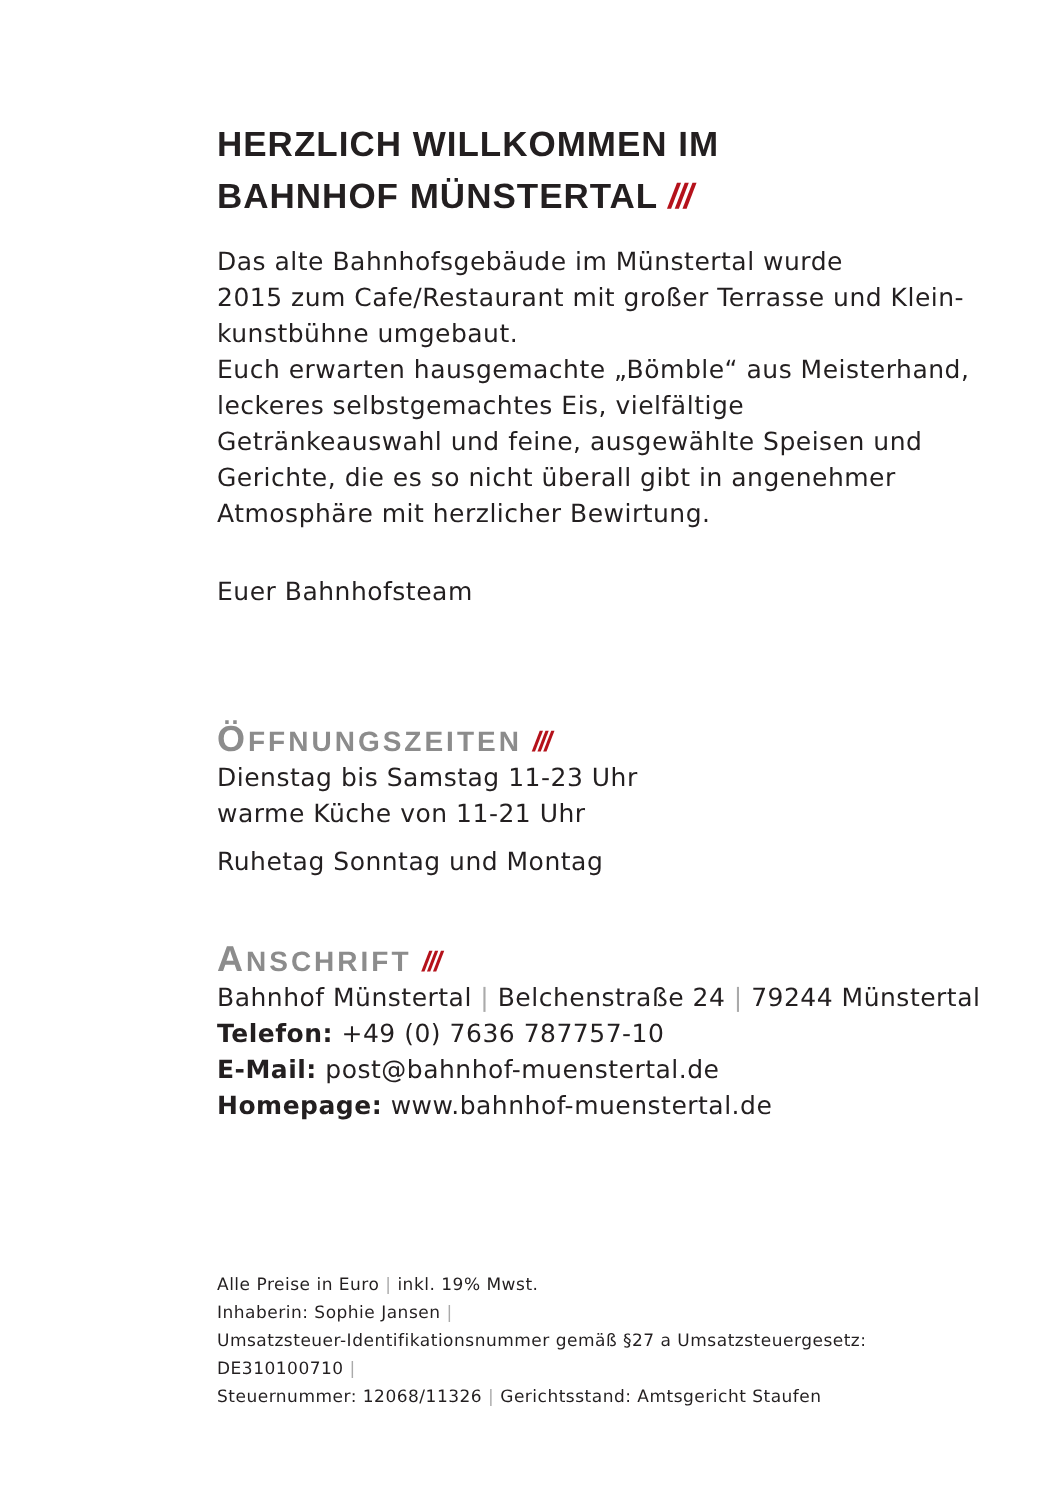HERZLICH WILLKOMMEN IM
BAHNHOF MÜNSTERTAL ///
Das alte Bahnhofsgebäude im Münstertal wurde
2015 zum Cafe/Restaurant mit großer Terrasse und Klein-
kunstbühne umgebaut.
Euch erwarten hausgemachte „Bömble“ aus Meisterhand,
leckeres selbstgemachtes Eis, vielfältige
Getränkeauswahl und feine, ausgewählte Speisen und
Gerichte, die es so nicht überall gibt in angenehmer
Atmosphäre mit herzlicher Bewirtung.
Euer Bahnhofsteam
ÖFFNUNGSZEITEN ///
Dienstag bis Samstag 11-23 Uhr
warme Küche von 11-21 Uhr
Ruhetag Sonntag und Montag
ANSCHRIFT ///
Bahnhof Münstertal | Belchenstraße 24 | 79244 Münstertal
Telefon: +49 (0) 7636 787757-10
E-Mail: post@bahnhof-muenstertal.de
Homepage: www.bahnhof-muenstertal.de
Alle Preise in Euro | inkl. 19% Mwst.
Inhaberin: Sophie Jansen |
Umsatzsteuer-Identifikationsnummer gemäß §27 a Umsatzsteuergesetz: DE310100710 |
Steuernummer: 12068/11326 | Gerichtsstand: Amtsgericht Staufen